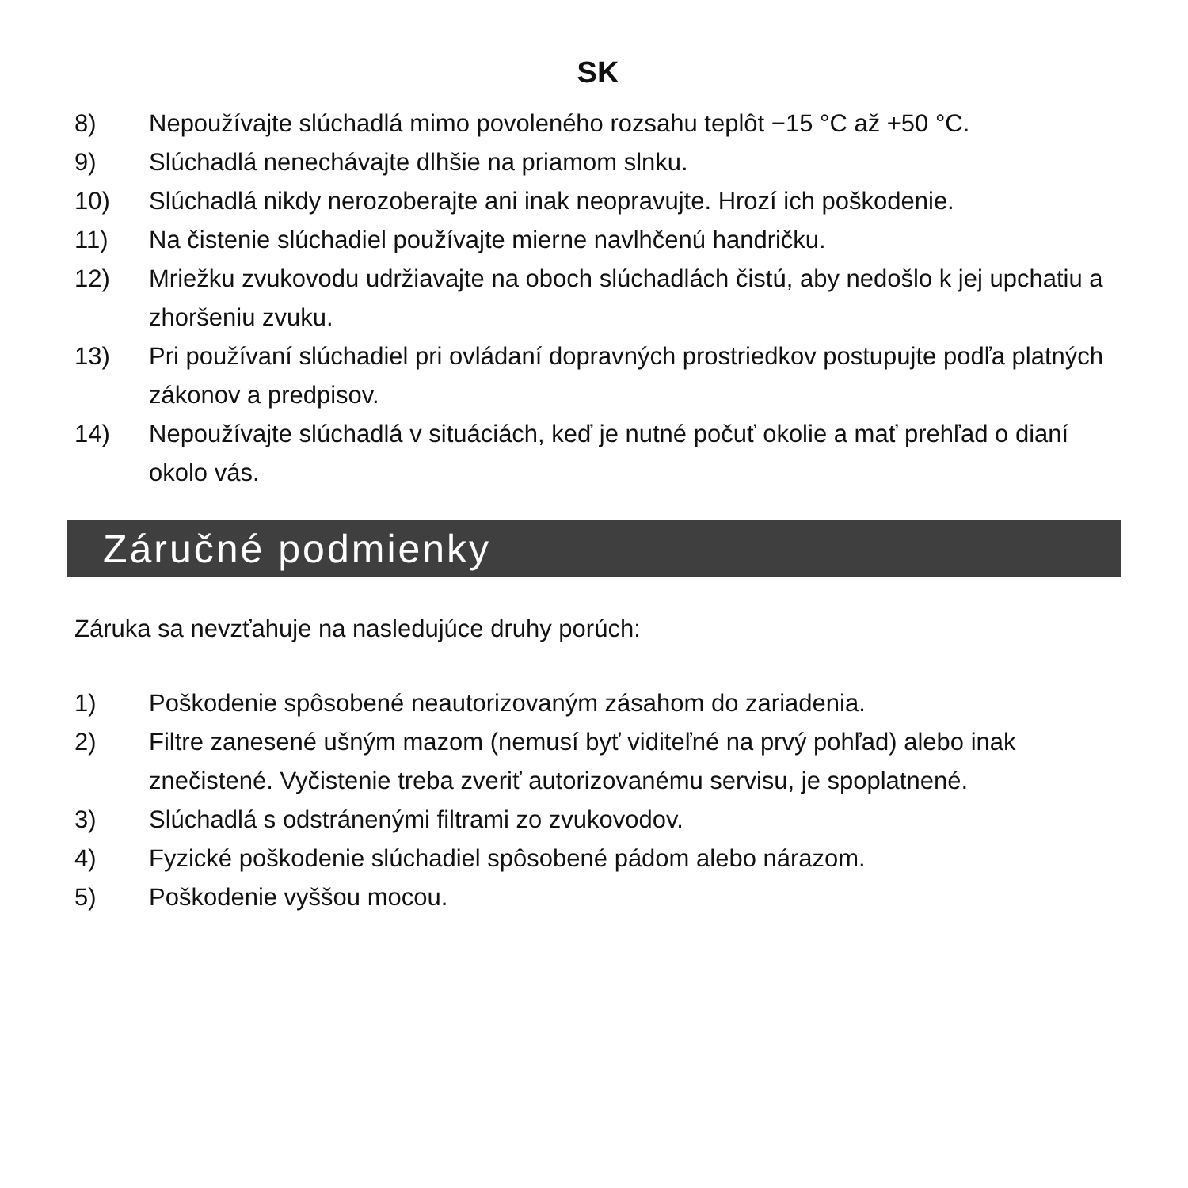SK
8) Nepoužívajte slúchadlá mimo povoleného rozsahu teplôt −15 °C až +50 °C.
9) Slúchadlá nenechávajte dlhšie na priamom slnku.
10) Slúchadlá nikdy nerozoberajte ani inak neopravujte. Hrozí ich poškodenie.
11) Na čistenie slúchadiel používajte mierne navlhčenú handričku.
12) Mriežku zvukovodu udržiavajte na oboch slúchadlách čistú, aby nedošlo k jej upchatiu a zhoršeniu zvuku.
13) Pri používaní slúchadiel pri ovládaní dopravných prostriedkov postupujte podľa platných zákonov a predpisov.
14) Nepoužívajte slúchadlá v situáciách, keď je nutné počuť okolie a mať prehľad o dianí okolo vás.
Záručné podmienky
Záruka sa nevzťahuje na nasledujúce druhy porúch:
1) Poškodenie spôsobené neautorizovaným zásahom do zariadenia.
2) Filtre zanesené ušným mazom (nemusí byť viditeľné na prvý pohľad) alebo inak znečistené. Vyčistenie treba zveriť autorizovanému servisu, je spoplatnené.
3) Slúchadlá s odstránenými filtrami zo zvukovodov.
4) Fyzické poškodenie slúchadiel spôsobené pádom alebo nárazom.
5) Poškodenie vyššou mocou.